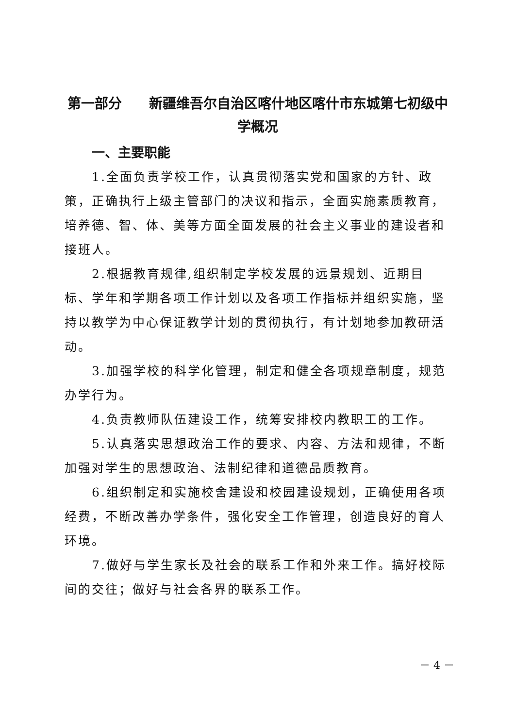第一部分　　新疆维吾尔自治区喀什地区喀什市东城第七初级中学概况
一、主要职能
1.全面负责学校工作，认真贯彻落实党和国家的方针、政策，正确执行上级主管部门的决议和指示，全面实施素质教育，培养德、智、体、美等方面全面发展的社会主义事业的建设者和接班人。
2.根据教育规律,组织制定学校发展的远景规划、近期目标、学年和学期各项工作计划以及各项工作指标并组织实施，坚持以教学为中心保证教学计划的贯彻执行，有计划地参加教研活动。
3.加强学校的科学化管理，制定和健全各项规章制度，规范办学行为。
4.负责教师队伍建设工作，统筹安排校内教职工的工作。
5.认真落实思想政治工作的要求、内容、方法和规律，不断加强对学生的思想政治、法制纪律和道德品质教育。
6.组织制定和实施校舍建设和校园建设规划，正确使用各项经费，不断改善办学条件，强化安全工作管理，创造良好的育人环境。
7.做好与学生家长及社会的联系工作和外来工作。搞好校际间的交往；做好与社会各界的联系工作。
－ 4 －